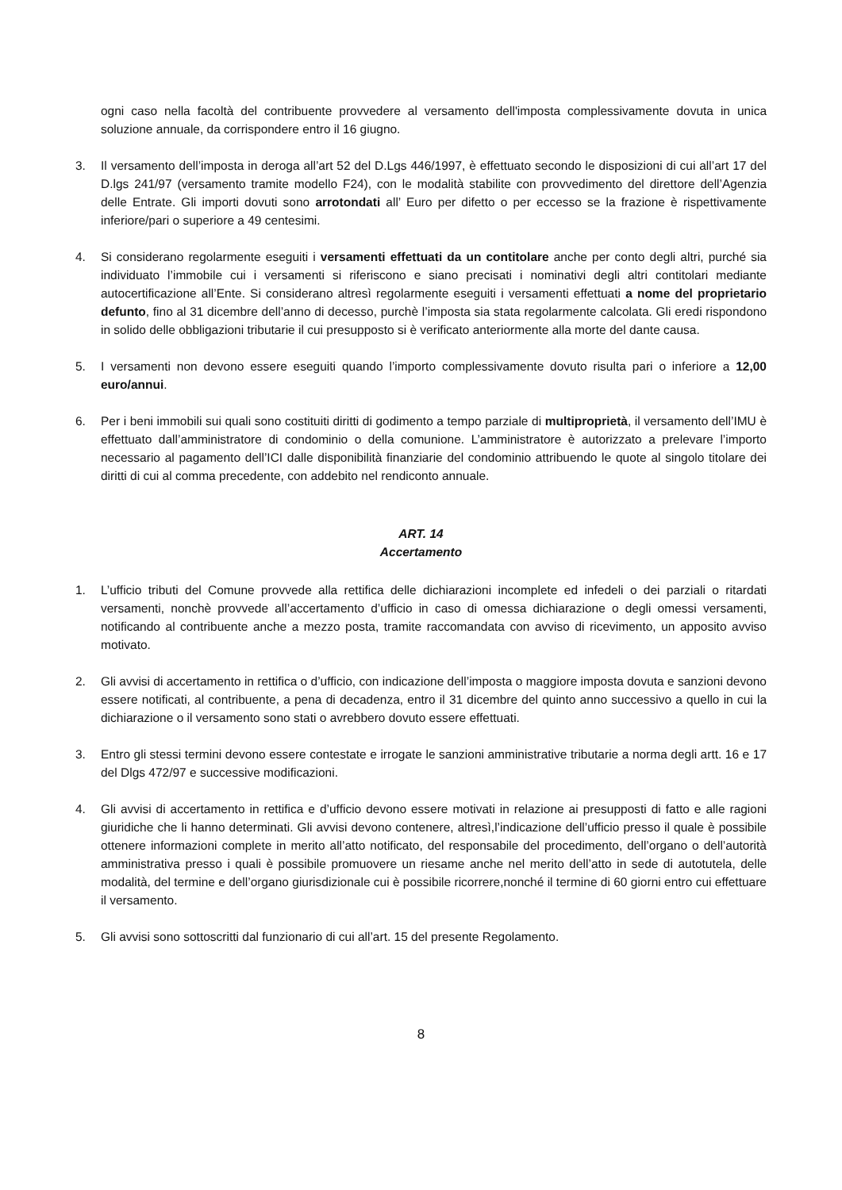ogni caso nella facoltà del contribuente provvedere al versamento dell'imposta complessivamente dovuta in unica soluzione annuale, da corrispondere entro il 16 giugno.
3. Il versamento dell’imposta in deroga all’art 52 del D.Lgs 446/1997, è effettuato secondo le disposizioni di cui all’art 17 del D.lgs 241/97 (versamento tramite modello F24), con le modalità stabilite con provvedimento del direttore dell’Agenzia delle Entrate. Gli importi dovuti sono arrotondati all’ Euro per difetto o per eccesso se la frazione è rispettivamente inferiore/pari o superiore a 49 centesimi.
4. Si considerano regolarmente eseguiti i versamenti effettuati da un contitolare anche per conto degli altri, purché sia individuato l’immobile cui i versamenti si riferiscono e siano precisati i nominativi degli altri contitolari mediante autocertificazione all’Ente. Si considerano altresì regolarmente eseguiti i versamenti effettuati a nome del proprietario defunto, fino al 31 dicembre dell’anno di decesso, purchè l’imposta sia stata regolarmente calcolata. Gli eredi rispondono in solido delle obbligazioni tributarie il cui presupposto si è verificato anteriormente alla morte del dante causa.
5. I versamenti non devono essere eseguiti quando l’importo complessivamente dovuto risulta pari o inferiore a 12,00 euro/annui.
6. Per i beni immobili sui quali sono costituiti diritti di godimento a tempo parziale di multiproprietà, il versamento dell’IMU è effettuato dall’amministratore di condominio o della comunione. L’amministratore è autorizzato a prelevare l’importo necessario al pagamento dell’ICI dalle disponibilità finanziarie del condominio attribuendo le quote al singolo titolare dei diritti di cui al comma precedente, con addebito nel rendiconto annuale.
ART. 14
Accertamento
1. L’ufficio tributi del Comune provvede alla rettifica delle dichiarazioni incomplete ed infedeli o dei parziali o ritardati versamenti, nonchè provvede all’accertamento d’ufficio in caso di omessa dichiarazione o degli omessi versamenti, notificando al contribuente anche a mezzo posta, tramite raccomandata con avviso di ricevimento, un apposito avviso motivato.
2. Gli avvisi di accertamento in rettifica o d’ufficio, con indicazione dell’imposta o maggiore imposta dovuta e sanzioni devono essere notificati, al contribuente, a pena di decadenza, entro il 31 dicembre del quinto anno successivo a quello in cui la dichiarazione o il versamento sono stati o avrebbero dovuto essere effettuati.
3. Entro gli stessi termini devono essere contestate e irrogate le sanzioni amministrative tributarie a norma degli artt. 16 e 17 del Dlgs 472/97 e successive modificazioni.
4. Gli avvisi di accertamento in rettifica e d’ufficio devono essere motivati in relazione ai presupposti di fatto e alle ragioni giuridiche che li hanno determinati. Gli avvisi devono contenere, altresì,l’indicazione dell’ufficio presso il quale è possibile ottenere informazioni complete in merito all’atto notificato, del responsabile del procedimento, dell’organo o dell’autorità amministrativa presso i quali è possibile promuovere un riesame anche nel merito dell’atto in sede di autotutela, delle modalità, del termine e dell’organo giurisdizionale cui è possibile ricorrere,nonché il termine di 60 giorni entro cui effettuare il versamento.
5. Gli avvisi sono sottoscritti dal funzionario di cui all’art. 15 del presente Regolamento.
8